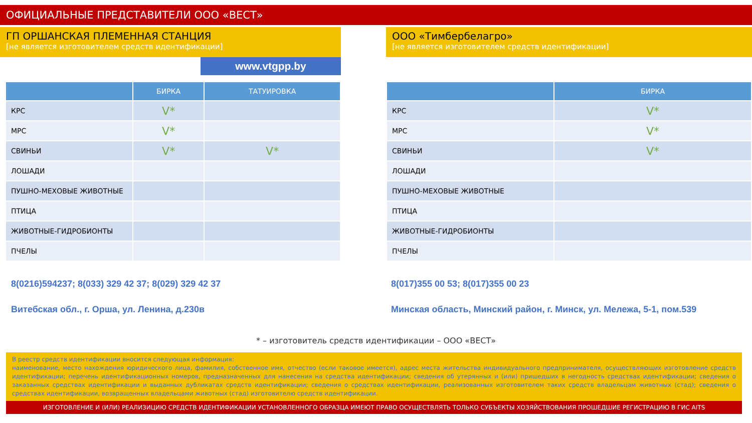ОФИЦИАЛЬНЫЕ ПРЕДСТАВИТЕЛИ ООО «ВЕСТ»
ГП ОРШАНСКАЯ ПЛЕМЕННАЯ СТАНЦИЯ
[не является изготовителем средств идентификации]
www.vtgpp.by
| | БИРКА | ТАТУИРОВКА |
| --- | --- | --- |
| КРС | V* | |
| МРС | V* | |
| СВИНЬИ | V* | V* |
| ЛОШАДИ | | |
| ПУШНО-МЕХОВЫЕ ЖИВОТНЫЕ | | |
| ПТИЦА | | |
| ЖИВОТНЫЕ-ГИДРОБИОНТЫ | | |
| ПЧЕЛЫ | | |
8(0216)594237; 8(033) 329 42 37; 8(029) 329 42 37
Витебская обл., г. Орша, ул. Ленина, д.230в
ООО «Тимбербелагро»
[не является изготовителем средств идентификации]
| | БИРКА |
| --- | --- |
| КРС | V* |
| МРС | V* |
| СВИНЬИ | V* |
| ЛОШАДИ | |
| ПУШНО-МЕХОВЫЕ ЖИВОТНЫЕ | |
| ПТИЦА | |
| ЖИВОТНЫЕ-ГИДРОБИОНТЫ | |
| ПЧЕЛЫ | |
8(017)355 00 53; 8(017)355 00 23
Минская область, Минский район, г. Минск, ул. Мележа, 5-1, пом.539
* – изготовитель средств идентификации – ООО «ВЕСТ»
В реестр средств идентификации вносится следующая информация:
наименование, место нахождения юридического лица, фамилия, собственное имя, отчество (если таковое имеется), адрес места жительства индивидуального предпринимателя, осуществляющих изготовление средств идентификации; перечень идентификационных номеров, предназначенных для нанесения на средства идентификации; сведения об утерянных и (или) пришедших в негодность средствах идентификации; сведения о заказанных средствах идентификации и выданных дубликатах средств идентификации; сведения о средствах идентификации, реализованных изготовителем таких средств владельцам животных (стад); сведения о средствах идентификации, возвращенных владельцами животных (стад) изготовителю средств идентификации.
ИЗГОТОВЛЕНИЕ И (ИЛИ) РЕАЛИЗИЦИЮ СРЕДСТВ ИДЕНТИФИКАЦИИ УСТАНОВЛЕННОГО ОБРАЗЦА ИМЕЮТ ПРАВО ОСУЩЕСТВЛЯТЬ ТОЛЬКО СУБЪЕКТЫ ХОЗЯЙСТВОВАНИЯ ПРОШЕДШИЕ РЕГИСТРАЦИЮ В ГИС AITS